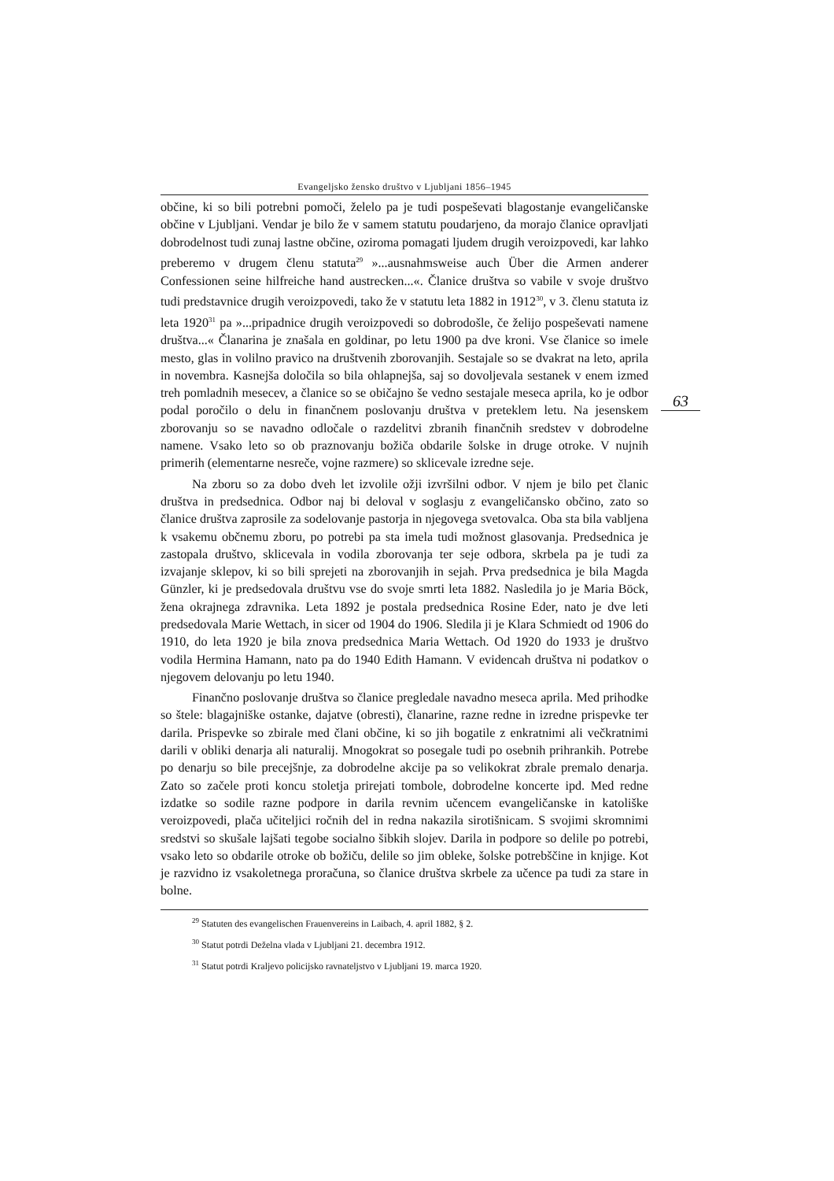Evangeljsko žensko društvo v Ljubljani 1856–1945
63
občine, ki so bili potrebni pomoči, želelo pa je tudi pospeševati blagostanje evangeličanske občine v Ljubljani. Vendar je bilo že v samem statutu poudarjeno, da morajo članice opravljati dobrodelnost tudi zunaj lastne občine, oziroma pomagati ljudem drugih veroizpovedi, kar lahko preberemo v drugem členu statuta<sup>29</sup> »...ausnahmsweise auch Über die Armen anderer Confessionen seine hilfreiche hand austrecken...«. Članice društva so vabile v svoje društvo tudi predstavnice drugih veroizpovedi, tako že v statutu leta 1882 in 1912<sup>30</sup>, v 3. členu statuta iz leta 1920<sup>31</sup> pa »...pripadnice drugih veroizpovedi so dobrodošle, če želijo pospeševati namene društva...« Članarina je znašala en goldinar, po letu 1900 pa dve kroni. Vse članice so imele mesto, glas in volilno pravico na društvenih zborovanjih. Sestajale so se dvakrat na leto, aprila in novembra. Kasnejša določila so bila ohlapnejša, saj so dovoljevala sestanek v enem izmed treh pomladnih mesecev, a članice so se običajno še vedno sestajale meseca aprila, ko je odbor podal poročilo o delu in finančnem poslovanju društva v preteklem letu. Na jesenskem zborovanju so se navadno odločale o razdelitvi zbranih finančnih sredstev v dobrodelne namene. Vsako leto so ob praznovanju božiča obdarile šolske in druge otroke. V nujnih primerih (elementarne nesreče, vojne razmere) so sklicevale izredne seje.
Na zboru so za dobo dveh let izvolile ožji izvršilni odbor. V njem je bilo pet članic društva in predsednica. Odbor naj bi deloval v soglasju z evangeličansko občino, zato so članice društva zaprosile za sodelovanje pastorja in njegovega svetovalca. Oba sta bila vabljena k vsakemu občnemu zboru, po potrebi pa sta imela tudi možnost glasovanja. Predsednica je zastopala društvo, sklicevala in vodila zborovanja ter seje odbora, skrbela pa je tudi za izvajanje sklepov, ki so bili sprejeti na zborovanjih in sejah. Prva predsednica je bila Magda Günzler, ki je predsedovala društvu vse do svoje smrti leta 1882. Nasledila jo je Maria Böck, žena okrajnega zdravnika. Leta 1892 je postala predsednica Rosine Eder, nato je dve leti predsedovala Marie Wettach, in sicer od 1904 do 1906. Sledila ji je Klara Schmiedt od 1906 do 1910, do leta 1920 je bila znova predsednica Maria Wettach. Od 1920 do 1933 je društvo vodila Hermina Hamann, nato pa do 1940 Edith Hamann. V evidencah društva ni podatkov o njegovem delovanju po letu 1940.
Finančno poslovanje društva so članice pregledale navadno meseca aprila. Med prihodke so štele: blagajniške ostanke, dajatve (obresti), članarine, razne redne in izredne prispevke ter darila. Prispevke so zbirale med člani občine, ki so jih bogatile z enkratnimi ali večkratnimi darili v obliki denarja ali naturalij. Mnogokrat so posegale tudi po osebnih prihrankih. Potrebe po denarju so bile precejšnje, za dobrodelne akcije pa so velikokrat zbrale premalo denarja. Zato so začele proti koncu stoletja prirejati tombole, dobrodelne koncerte ipd. Med redne izdatke so sodile razne podpore in darila revnim učencem evangeličanske in katoliške veroizpovedi, plača učiteljici ročnih del in redna nakazila sirotišnicam. S svojimi skromnimi sredstvi so skušale lajšati tegobe socialno šibkih slojev. Darila in podpore so delile po potrebi, vsako leto so obdarile otroke ob božiču, delile so jim obleke, šolske potrebščine in knjige. Kot je razvidno iz vsakoletnega proračuna, so članice društva skrbele za učence pa tudi za stare in bolne.
<sup>29</sup> Statuten des evangelischen Frauenvereins in Laibach, 4. april 1882, § 2.
<sup>30</sup> Statut potrdi Deželna vlada v Ljubljani 21. decembra 1912.
<sup>31</sup> Statut potrdi Kraljevo policijsko ravnateljstvo v Ljubljani 19. marca 1920.